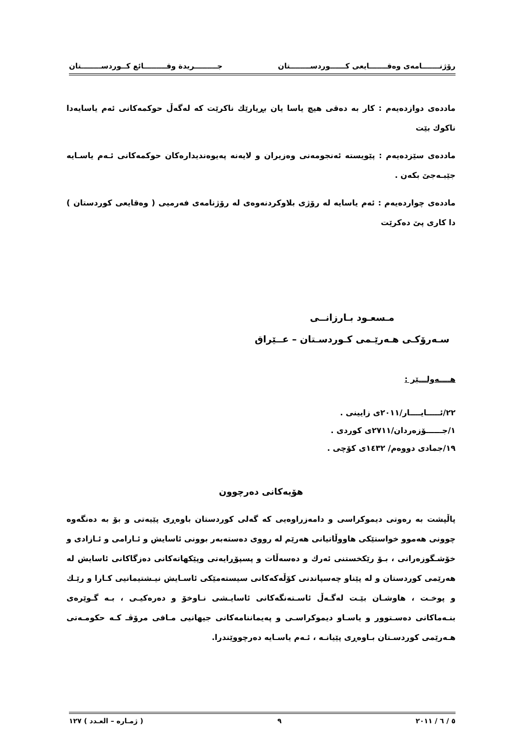رۆژنـــــــامەی وەقـــــــایعی كــــــوردســــــــتان جـــــــــريدة وقـــــــــائع كــوردســــــــتان
ماددەی دوازدەیەم : كار بە دەقی هیچ یاسا یان بڕیارێك ناكرێت كە لەگەڵ حوكمەكانی ئەم یاسایەدا ناكوك بێت
ماددەی سێزدەیەم : پێویستە ئەنجومەنی وەزیران و لایەنە پەیوەندیدارەكان حوكمەكانی ئـەم یاسـایە جێبـەجێ بكەن .
ماددەی چواردەیەم : ئەم یاسایە لە رۆژی بلاوكردنەوەی لە رۆژنامەی فەرمیی ( وەقایعی كوردستان ) دا كاری پێ دەكرێت
مـسعـود بـارزانــی
سـەرۆكـی هـەرێـمی كـوردسـتان – عــێراق
هــــەولـــێر :
٢٢/ئـــــايــــار/٢٠١١ی زايينی .
١/جــــــۆزەردان/٢٧١١ی كوردی .
١٩/جمادی دووەم/ ١٤٣٢ی كۆچی .
هۆیەكانی دەرچوون
پاڵپشت بە رەوتی دیموكراسی و دامەزراوەیی كە گەلی كوردستان باوەڕی پێیەتی و بۆ بە دەنگەوە چوونی هەموو خواستێكی هاووڵاتیانی هەرێم لە رووی دەستەبەر بوونی ئاسایش و ئـارامی و ئـازادی و خۆشـگوزەرانی ، بـۆ رێكخستنی ئەرك و دەسەڵات و پسپۆڕایەتی وپێكهاتەكانی دەزگاكانی ئاسایش لە هەرێمی كوردستان و لە پێناو چەسپاندنی كۆڵەكەكانی سیستەمێكی ئاسـایش نیـشتیمانیی كـارا و رێـك و پوخـت ، هاوشـان بێـت لەگـەڵ ئاسـتەنگەكانی ئاسایـشی نـاوخۆ و دەرەكیـی ، بـە گـوێرەی بنـەماكانی دەسـتوور و یاسـاو دیموكراسـی و پەیماننامەكانی جیهانیی مـافی مرۆڤـ كـە حكومـەتی هـەرێمی كوردسـتان بـاوەڕی پێیانـە ، ئـەم یاسـایە دەرچووێندرا.
٥ / ٦ / ٢٠١١ ٩ ( ژمـارە – العـدد ) ١٢٧